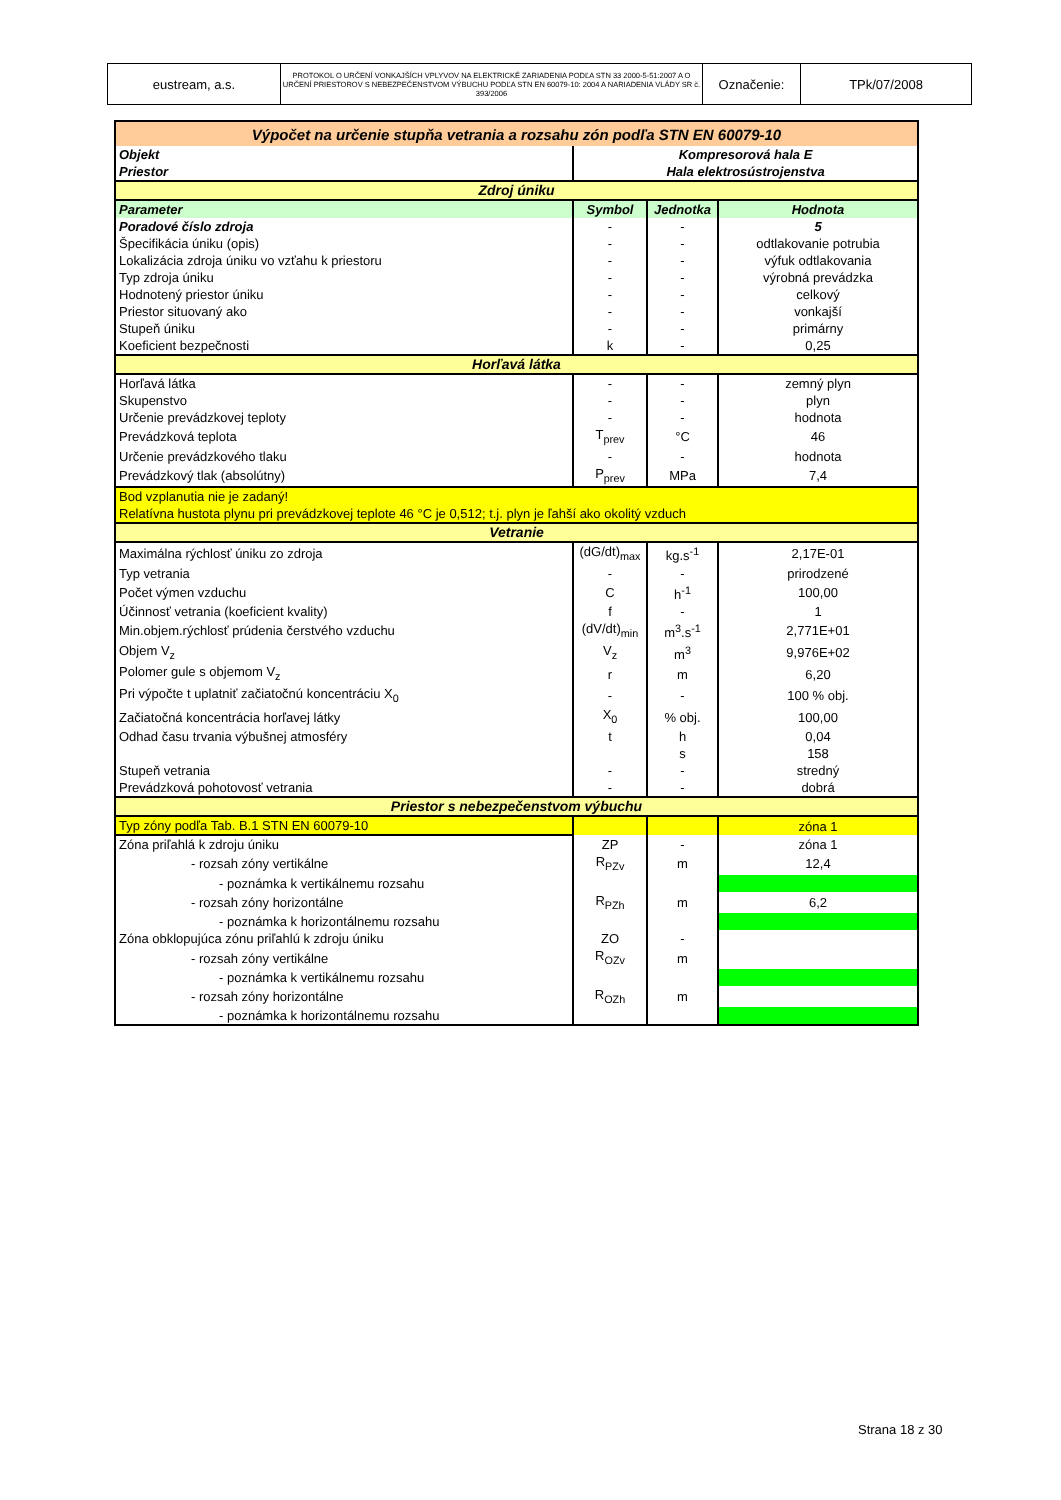| eustream, a.s. | PROTOKOL O URČENÍ VONKAJŠÍCH VPLYVOV NA ELEKTRICKÉ ZARIADENIA PODĽA STN 33 2000-5-51:2007 A O URČENÍ PRIESTOROV S NEBEZPEČENSTVOM VÝBUCHU PODĽA STN EN 60079-10: 2004 A NARIADENIA VLÁDY SR č. 393/2006 | Označenie: | TPk/07/2008 |
| Výpočet na určenie stupňa vetrania a rozsahu zón podľa STN EN 60079-10 | | | |
| Objekt | Kompresorová hala E | | |
| Priestor | Hala elektrosústrojenstva | | |
| Zdroj úniku | | | |
| Parameter | Symbol | Jednotka | Hodnota |
| Poradové číslo zdroja | - | - | 5 |
| Špecifikácia úniku (opis) | - | - | odtlakovanie potrubia |
| Lokalizácia zdroja úniku vo vzťahu k priestoru | - | - | výfuk odtlakovania |
| Typ zdroja úniku | - | - | výrobná prevádzka |
| Hodnotený priestor úniku | - | - | celkový |
| Priestor situovaný ako | - | - | vonkajší |
| Stupeň úniku | - | - | primárny |
| Koeficient bezpečnosti | k | - | 0,25 |
| Horľavá látka | | | |
| Horľavá látka | - | - | zemný plyn |
| Skupenstvo | - | - | plyn |
| Určenie prevádzkovej teploty | - | - | hodnota |
| Prevádzková teplota | T<sub>prev</sub> | °C | 46 |
| Určenie prevádzkového tlaku | - | - | hodnota |
| Prevádzkový tlak (absolútny) | P<sub>prev</sub> | MPa | 7,4 |
| Bod vzplanutia nie je zadaný! | | | |
| Relatívna hustota plynu pri prevádzkovej teplote 46 °C je 0,512; t.j. plyn je ľahší ako okolitý vzduch | | | |
| Vetranie | | | |
| Maximálna rýchlosť úniku zo zdroja | (dG/dt)<sub>max</sub> | kg.s<sup>-1</sup> | 2,17E-01 |
| Typ vetrania | - | - | prirodzené |
| Počet výmen vzduchu | C | h<sup>-1</sup> | 100,00 |
| Účinnosť vetrania (koeficient kvality) | f | - | 1 |
| Min.objem.rýchlosť prúdenia čerstvého vzduchu | (dV/dt)<sub>min</sub> | m<sup>3</sup>.s<sup>-1</sup> | 2,771E+01 |
| Objem V<sub>z</sub> | V<sub>z</sub> | m<sup>3</sup> | 9,976E+02 |
| Polomer gule s objemom V<sub>z</sub> | r | m | 6,20 |
| Pri výpočte t uplatniť začiatočnú koncentráciu X<sub>0</sub> | - | - | 100 % obj. |
| Začiatočná koncentrácia horľavej látky | X<sub>0</sub> | % obj. | 100,00 |
| Odhad času trvania výbušnej atmosféry | t | h | 0,04 |
| | | s | 158 |
| Stupeň vetrania | - | - | stredný |
| Prevádzková pohotovosť vetrania | - | - | dobrá |
| Priestor s nebezpečenstvom výbuchu | | | |
| Typ zóny podľa Tab. B.1 STN EN 60079-10 | | | zóna 1 |
| Zóna priľahlá k zdroju úniku | ZP | - | zóna 1 |
| - rozsah zóny vertikálne | R<sub>PZv</sub> | m | 12,4 |
| - poznámka k vertikálnemu rozsahu | | | |
| - rozsah zóny horizontálne | R<sub>PZh</sub> | m | 6,2 |
| - poznámka k horizontálnemu rozsahu | | | |
| Zóna obklopujúca zónu priľahlú k zdroju úniku | ZO | - | |
| - rozsah zóny vertikálne | R<sub>OZv</sub> | m | |
| - poznámka k vertikálnemu rozsahu | | | |
| - rozsah zóny horizontálne | R<sub>OZh</sub> | m | |
| - poznámka k horizontálnemu rozsahu | | | |
Strana 18 z 30